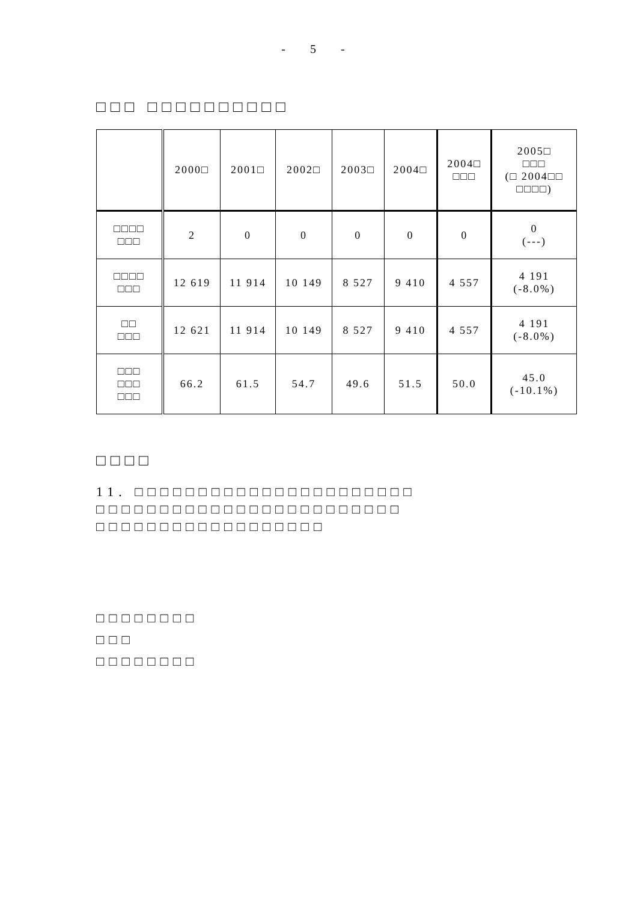- 5 -
□□□ □□□□□□□□□□
| | 2000□ | 2001□ | 2002□ | 2003□ | 2004□ | 2004□ □□□ | 2005□ □□□ (□ 2004□□ □□□□) |
| --- | --- | --- | --- | --- | --- | --- | --- |
| □□□□ □□□ | 2 | 0 | 0 | 0 | 0 | 0 | 0 (---) |
| □□□□ □□□ | 12 619 | 11 914 | 10 149 | 8 527 | 9 410 | 4 557 | 4 191 (-8.0%) |
| □□ □□□ | 12 621 | 11 914 | 10 149 | 8 527 | 9 410 | 4 557 | 4 191 (-8.0%) |
| □□□ □□□ □□□ | 66.2 | 61.5 | 54.7 | 49.6 | 51.5 | 50.0 | 45.0 (-10.1%) |
□□□□
11. □□□□□□□□□□□□□□□□□□□□□□
□□□□□□□□□□□□□□□□□□□□□□□□
□□□□□□□□□□□□□□□□□□
□□□□□□□□
□□□
□□□□□□□□